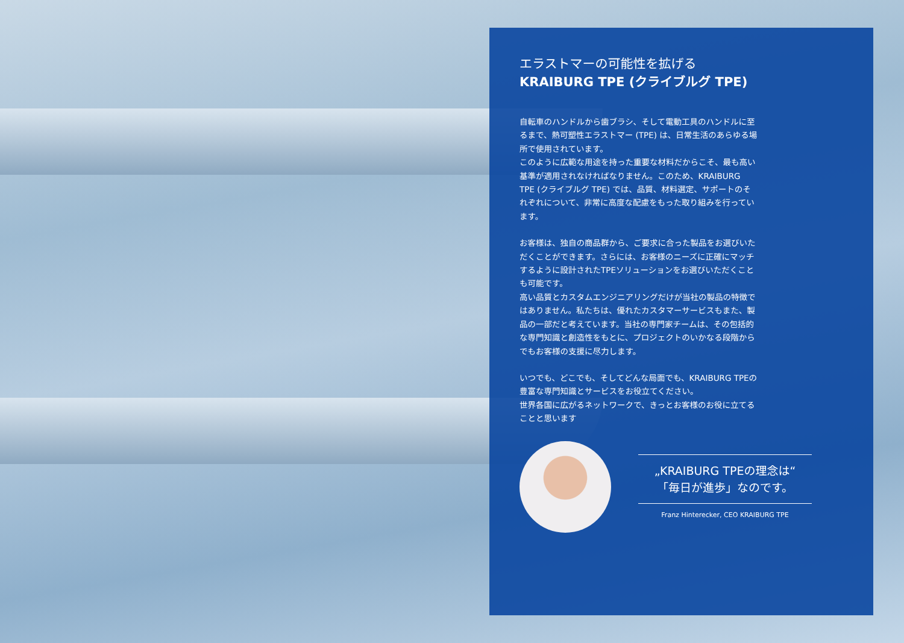エラストマーの可能性を拡げる
KRAIBURG TPE (クライブルグ TPE)
自転車のハンドルから歯ブラシ、そして電動工具のハンドルに至るまで、熱可塑性エラストマー (TPE) は、日常生活のあらゆる場所で使用されています。
このように広範な用途を持った重要な材料だからこそ、最も高い基準が適用されなければなりません。このため、KRAIBURG TPE (クライブルグ TPE) では、品質、材料選定、サポートのそれぞれについて、非常に高度な配慮をもった取り組みを行っています。
お客様は、独自の商品群から、ご要求に合った製品をお選びいただくことができます。さらには、お客様のニーズに正確にマッチするように設計されたTPEソリューションをお選びいただくことも可能です。
高い品質とカスタムエンジニアリングだけが当社の製品の特徴ではありません。私たちは、優れたカスタマーサービスもまた、製品の一部だと考えています。当社の専門家チームは、その包括的な専門知識と創造性をもとに、プロジェクトのいかなる段階からでもお客様の支援に尽力します。
いつでも、どこでも、そしてどんな局面でも、KRAIBURG TPEの豊富な専門知識とサービスをお役立てください。
世界各国に広がるネットワークで、きっとお客様のお役に立てることと思います
„KRAIBURG TPEの理念は“
「毎日が進歩」なのです。
Franz Hinterecker, CEO KRAIBURG TPE